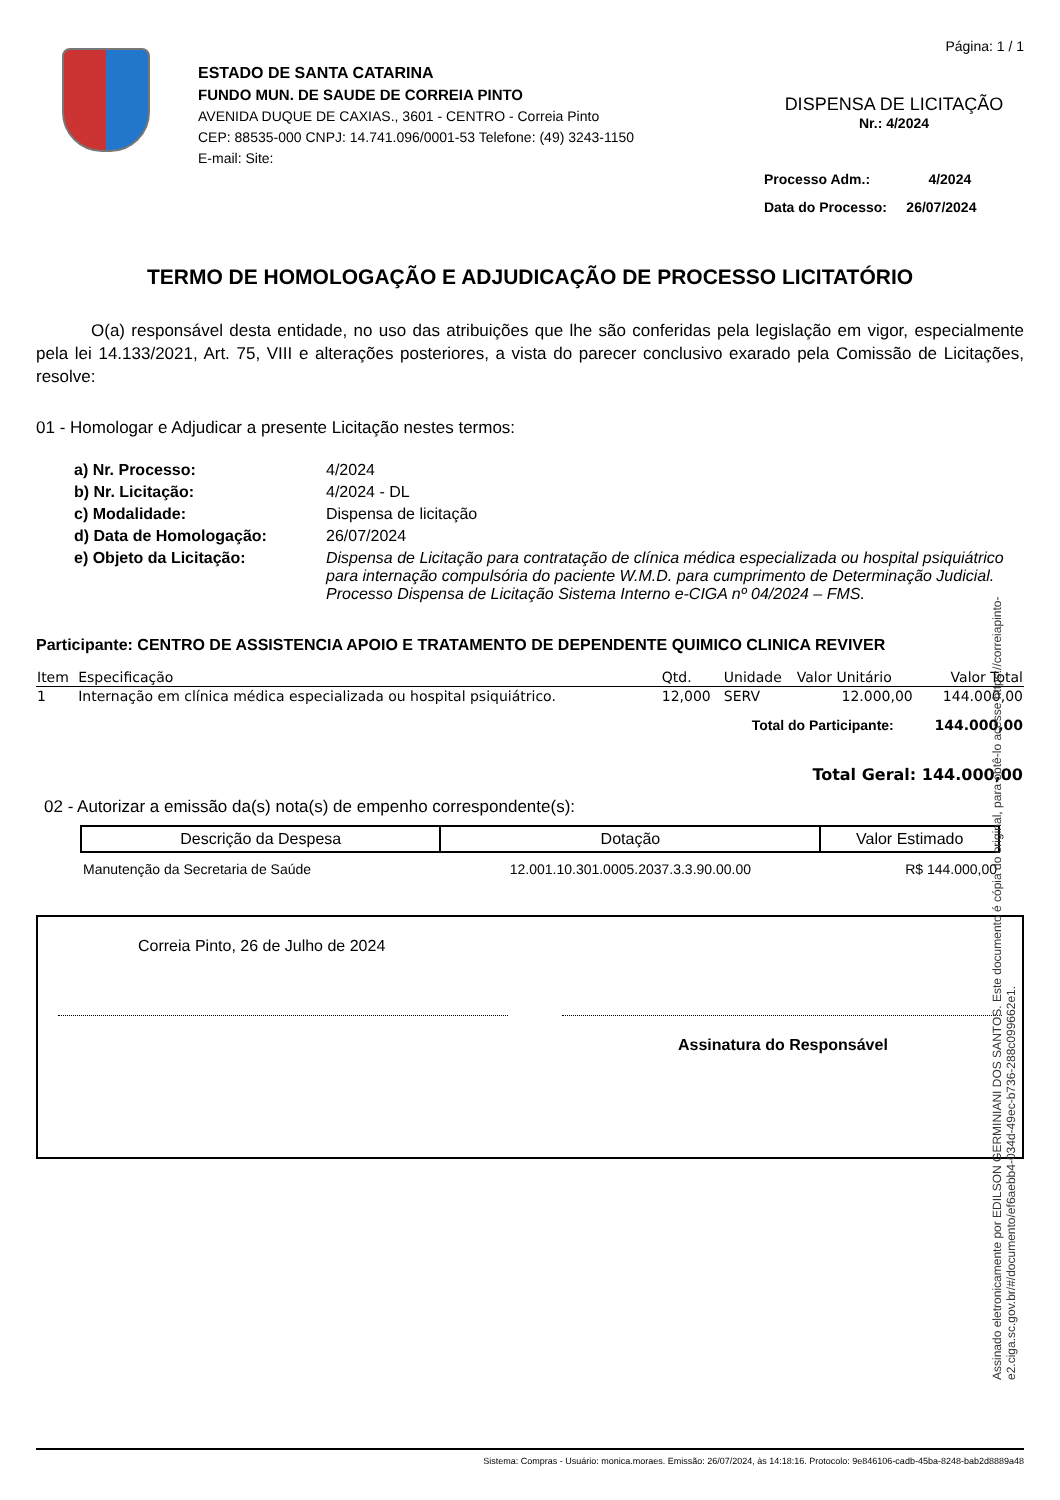ESTADO DE SANTA CATARINA
FUNDO MUN. DE SAUDE DE CORREIA PINTO
AVENIDA DUQUE DE CAXIAS., 3601 - CENTRO - Correia Pinto
CEP: 88535-000 CNPJ: 14.741.096/0001-53 Telefone: (49) 3243-1150
E-mail: Site:
Página: 1 / 1
DISPENSA DE LICITAÇÃO
Nr.: 4/2024
Processo Adm.: 4/2024
Data do Processo: 26/07/2024
TERMO DE HOMOLOGAÇÃO E ADJUDICAÇÃO DE PROCESSO LICITATÓRIO
O(a) responsável desta entidade, no uso das atribuições que lhe são conferidas pela legislação em vigor, especialmente pela lei 14.133/2021, Art. 75, VIII e alterações posteriores, a vista do parecer conclusivo exarado pela Comissão de Licitações, resolve:
01 - Homologar e Adjudicar a presente Licitação nestes termos:
| a) Nr. Processo: | 4/2024 |
| b) Nr. Licitação: | 4/2024 - DL |
| c) Modalidade: | Dispensa de licitação |
| d) Data de Homologação: | 26/07/2024 |
| e) Objeto da Licitação: | Dispensa de Licitação para contratação de clínica médica especializada ou hospital psiquiátrico para internação compulsória do paciente W.M.D. para cumprimento de Determinação Judicial. Processo Dispensa de Licitação Sistema Interno e-CIGA nº 04/2024 – FMS. |
Participante: CENTRO DE ASSISTENCIA APOIO E TRATAMENTO DE DEPENDENTE QUIMICO CLINICA REVIVER
| Item | Especificação | Qtd. | Unidade | Valor Unitário | Valor Total |
| --- | --- | --- | --- | --- | --- |
| 1 | Internação em clínica médica especializada ou hospital psiquiátrico. | 12,000 | SERV | 12.000,00 | 144.000,00 |
| Total do Participante: | | | | | 144.000,00 |
| Total Geral: 144.000,00 | | | | | |
02 - Autorizar a emissão da(s) nota(s) de empenho correspondente(s):
| Descrição da Despesa | Dotação | Valor Estimado |
| --- | --- | --- |
| Manutenção da Secretaria de Saúde | 12.001.10.301.0005.2037.3.3.90.00.00 | R$ 144.000,00 |
Correia Pinto, 26 de Julho de 2024
Assinatura do Responsável
Assinado eletronicamente por EDILSON GERMINIANI DOS SANTOS. Este documento é cópia do original, para obtê-lo acesse https://correiapinto-e2.ciga.sc.gov.br/#/documento/ef6aebb4-034d-49ec-b736-288c099662e1.
Sistema: Compras - Usuário: monica.moraes. Emissão: 26/07/2024, às 14:18:16. Protocolo: 9e846106-cadb-45ba-8248-bab2d8889a48